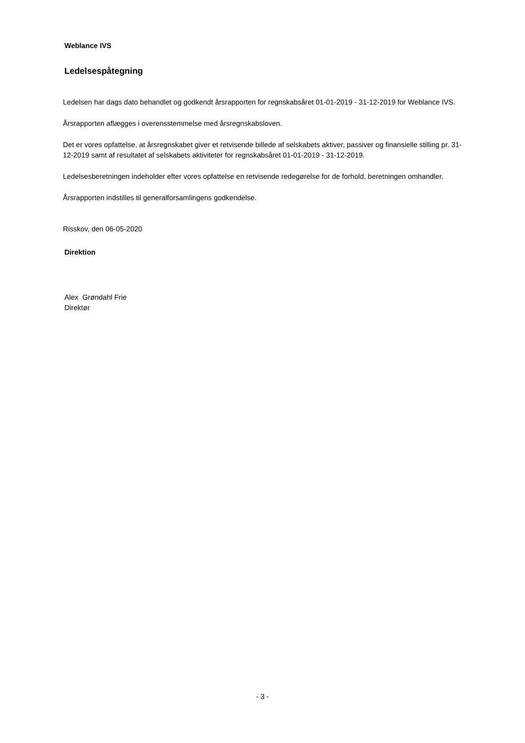Weblance IVS
Ledelsespåtegning
Ledelsen har dags dato behandlet og godkendt årsrapporten for regnskabsåret 01-01-2019 - 31-12-2019 for Weblance IVS.
Årsrapporten aflægges i overensstemmelse med årsregnskabsloven.
Det er vores opfattelse, at årsregnskabet giver et retvisende billede af selskabets aktiver, passiver og finansielle stilling pr. 31-12-2019 samt af resultatet af selskabets aktiviteter for regnskabsåret 01-01-2019 - 31-12-2019.
Ledelsesberetningen indeholder efter vores opfattelse en retvisende redegørelse for de forhold, beretningen omhandler.
Årsrapporten indstilles til generalforsamlingens godkendelse.
Risskov, den 06-05-2020
Direktion
Alex Grøndahl Frie
Direktør
- 3 -